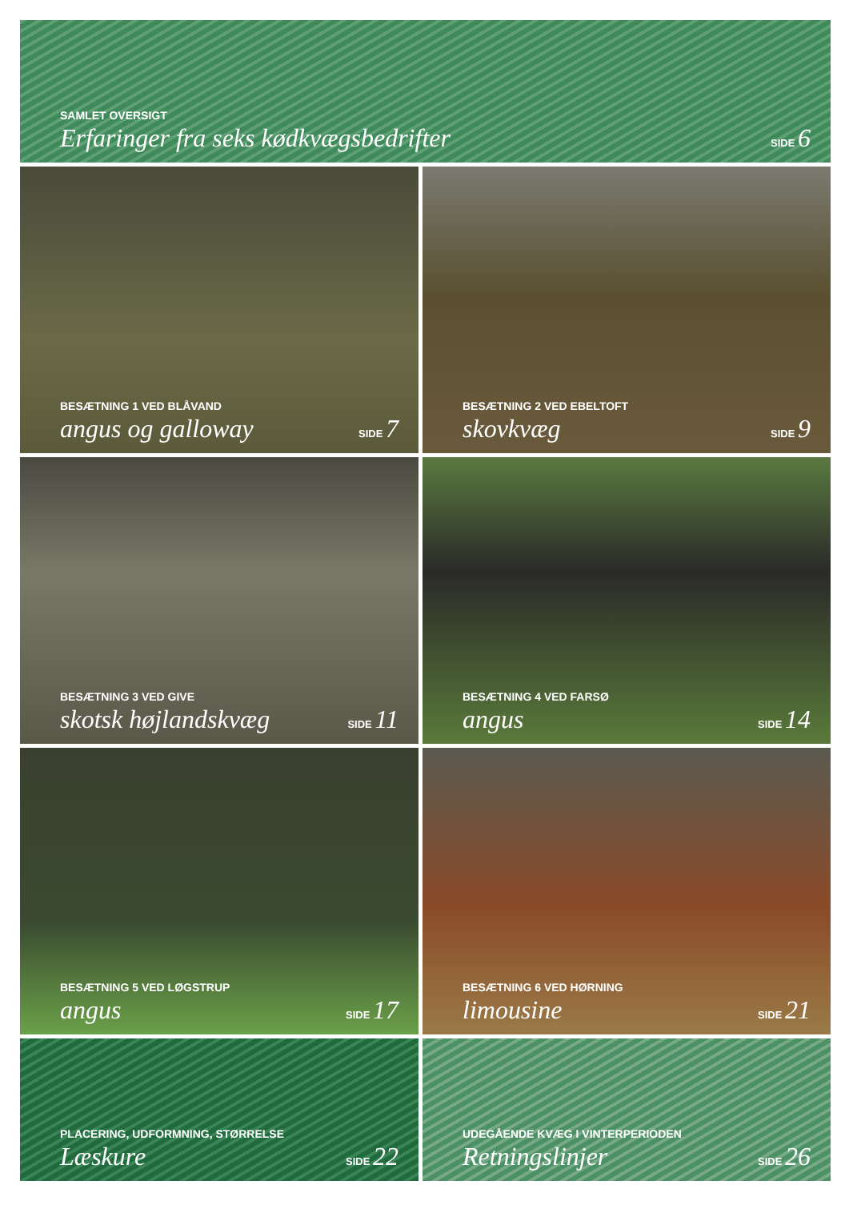SAMLET OVERSIGT
Erfaringer fra seks kødkvægsbedrifter SIDE 6
BESÆTNING 1 VED BLÅVAND
angus og galloway SIDE 7
BESÆTNING 2 VED EBELTOFT
skovkvæg SIDE 9
BESÆTNING 3 VED GIVE
skotsk højlandskvæg SIDE 11
BESÆTNING 4 VED FARSØ
angus SIDE 14
BESÆTNING 5 VED LØGSTRUP
angus SIDE 17
BESÆTNING 6 VED HØRNING
limousine SIDE 21
PLACERING, UDFORMNING, STØRRELSE
Læskure SIDE 22
UDEGÅENDE KVÆG I VINTERPERIODEN
Retningslinjer SIDE 26